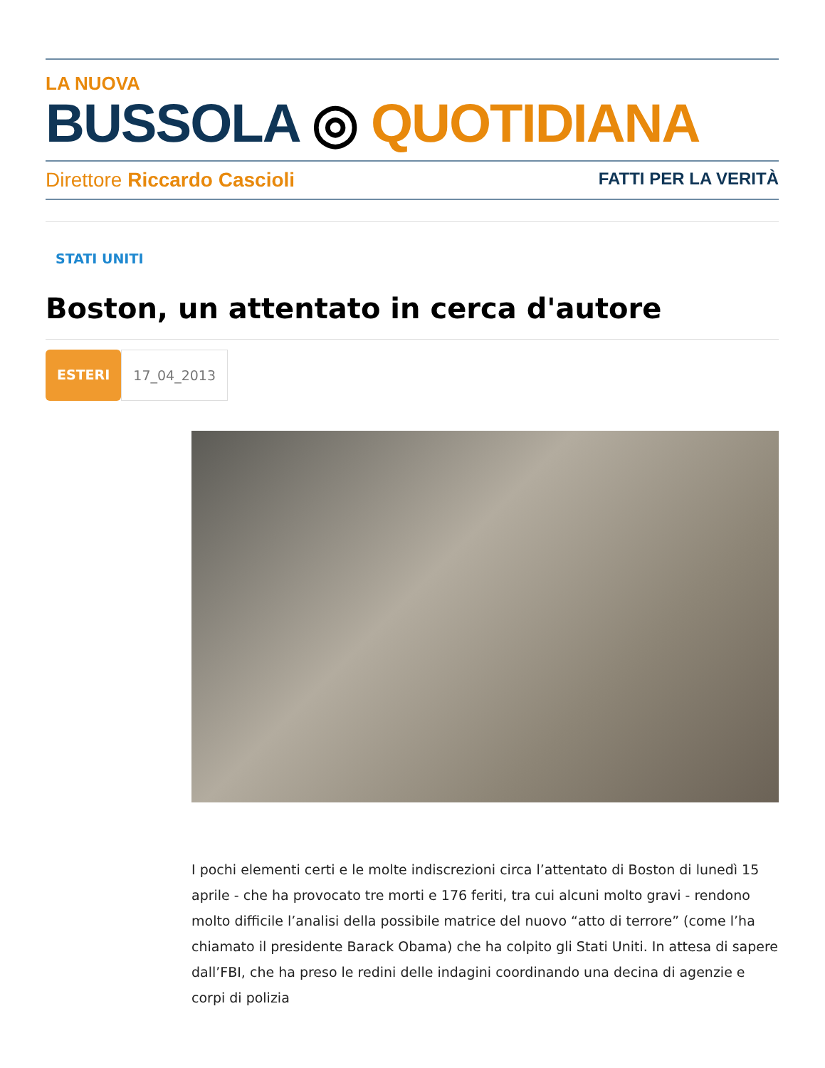LA NUOVA
BUSSOLA ◎ QUOTIDIANA
Direttore Riccardo Cascioli FATTI PER LA VERITÀ
STATI UNITI
Boston, un attentato in cerca d'autore
ESTERI 17_04_2013
I pochi elementi certi e le molte indiscrezioni circa l’attentato di Boston di lunedì 15 aprile - che ha provocato tre morti e 176 feriti, tra cui alcuni molto gravi - rendono molto difficile l’analisi della possibile matrice del nuovo “atto di terrore” (come l’ha chiamato il presidente Barack Obama) che ha colpito gli Stati Uniti. In attesa di sapere dall’FBI, che ha preso le redini delle indagini coordinando una decina di agenzie e corpi di polizia